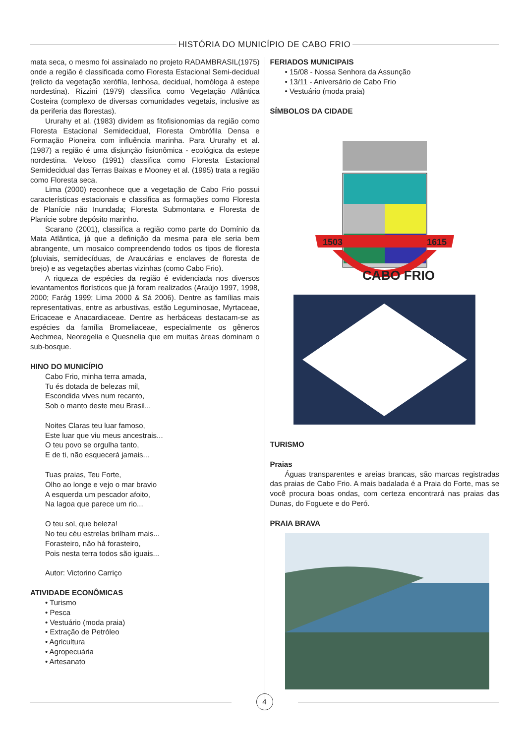HISTÓRIA DO MUNICÍPIO DE CABO FRIO
mata seca, o mesmo foi assinalado no projeto RADAMBRASIL(1975) onde a região é classificada como Floresta Estacional Semi-decidual (relicto da vegetação xerófila, lenhosa, decidual, homóloga à estepe nordestina). Rizzini (1979) classifica como Vegetação Atlântica Costeira (complexo de diversas comunidades vegetais, inclusive as da periferia das florestas).
Ururahy et al. (1983) dividem as fitofisionomias da região como Floresta Estacional Semidecidual, Floresta Ombrófila Densa e Formação Pioneira com influência marinha. Para Ururahy et al. (1987) a região é uma disjunção fisionômica - ecológica da estepe nordestina. Veloso (1991) classifica como Floresta Estacional Semidecidual das Terras Baixas e Mooney et al. (1995) trata a região como Floresta seca.
Lima (2000) reconhece que a vegetação de Cabo Frio possui características estacionais e classifica as formações como Floresta de Planície não Inundada; Floresta Submontana e Floresta de Planície sobre depósito marinho.
Scarano (2001), classifica a região como parte do Domínio da Mata Atlântica, já que a definição da mesma para ele seria bem abrangente, um mosaico compreendendo todos os tipos de floresta (pluviais, semidecíduas, de Araucárias e enclaves de floresta de brejo) e as vegetações abertas vizinhas (como Cabo Frio).
A riqueza de espécies da região é evidenciada nos diversos levantamentos florísticos que já foram realizados (Araújo 1997, 1998, 2000; Farág 1999; Lima 2000 & Sá 2006). Dentre as famílias mais representativas, entre as arbustivas, estão Leguminosae, Myrtaceae, Ericaceae e Anacardiaceae. Dentre as herbáceas destacam-se as espécies da família Bromeliaceae, especialmente os gêneros Aechmea, Neoregelia e Quesnelia que em muitas áreas dominam o sub-bosque.
HINO DO MUNICÍPIO
Cabo Frio, minha terra amada,
Tu és dotada de belezas mil,
Escondida vives num recanto,
Sob o manto deste meu Brasil...
Noites Claras teu luar famoso,
Este luar que viu meus ancestrais...
O teu povo se orgulha tanto,
E de ti, não esquecerá jamais...
Tuas praias, Teu Forte,
Olho ao longe e vejo o mar bravio
A esquerda um pescador afoito,
Na lagoa que parece um rio...
O teu sol, que beleza!
No teu céu estrelas brilham mais...
Forasteiro, não há forasteiro,
Pois nesta terra todos são iguais...
Autor: Victorino Carriço
ATIVIDADE ECONÔMICAS
• Turismo
• Pesca
• Vestuário (moda praia)
• Extração de Petróleo
• Agricultura
• Agropecuária
• Artesanato
FERIADOS MUNICIPAIS
• 15/08 - Nossa Senhora da Assunção
• 13/11 - Aniversário de Cabo Frio
• Vestuário (moda praia)
SÍMBOLOS DA CIDADE
1503
1615
CABO FRIO
TURISMO
Praias
Águas transparentes e areias brancas, são marcas registradas das praias de Cabo Frio. A mais badalada é a Praia do Forte, mas se você procura boas ondas, com certeza encontrará nas praias das Dunas, do Foguete e do Peró.
PRAIA BRAVA
4